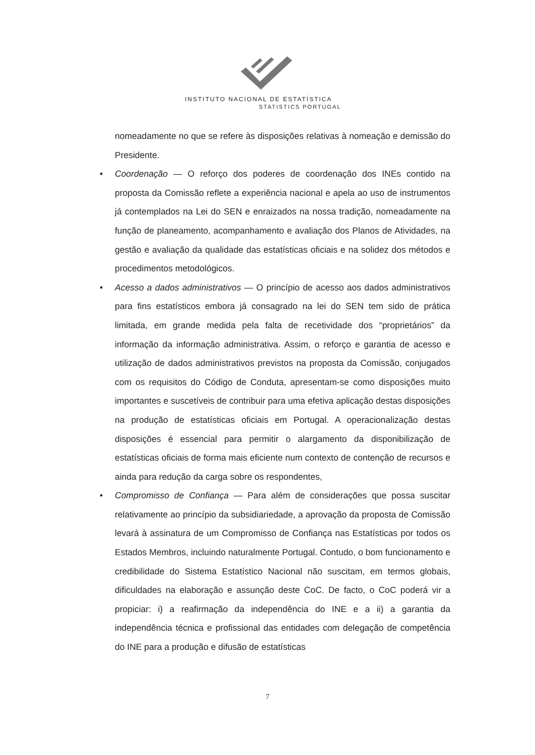INSTITUTO NACIONAL DE ESTATÍSTICA
STATISTICS PORTUGAL
nomeadamente no que se refere às disposições relativas à nomeação e demissão do Presidente.
• Coordenação — O reforço dos poderes de coordenação dos INEs contido na proposta da Comissão reflete a experiência nacional e apela ao uso de instrumentos já contemplados na Lei do SEN e enraizados na nossa tradição, nomeadamente na função de planeamento, acompanhamento e avaliação dos Planos de Atividades, na gestão e avaliação da qualidade das estatísticas oficiais e na solidez dos métodos e procedimentos metodológicos.
• Acesso a dados administrativos — O princípio de acesso aos dados administrativos para fins estatísticos embora já consagrado na lei do SEN tem sido de prática limitada, em grande medida pela falta de recetividade dos “proprietários” da informação da informação administrativa. Assim, o reforço e garantia de acesso e utilização de dados administrativos previstos na proposta da Comissão, conjugados com os requisitos do Código de Conduta, apresentam-se como disposições muito importantes e suscetíveis de contribuir para uma efetiva aplicação destas disposições na produção de estatísticas oficiais em Portugal. A operacionalização destas disposições é essencial para permitir o alargamento da disponibilização de estatísticas oficiais de forma mais eficiente num contexto de contenção de recursos e ainda para redução da carga sobre os respondentes,
• Compromisso de Confiança — Para além de considerações que possa suscitar relativamente ao princípio da subsidiariedade, a aprovação da proposta de Comissão levará à assinatura de um Compromisso de Confiança nas Estatísticas por todos os Estados Membros, incluindo naturalmente Portugal. Contudo, o bom funcionamento e credibilidade do Sistema Estatístico Nacional não suscitam, em termos globais, dificuldades na elaboração e assunção deste CoC. De facto, o CoC poderá vir a propiciar: i) a reafirmação da independência do INE e a ii) a garantia da independência técnica e profissional das entidades com delegação de competência do INE para a produção e difusão de estatísticas
7